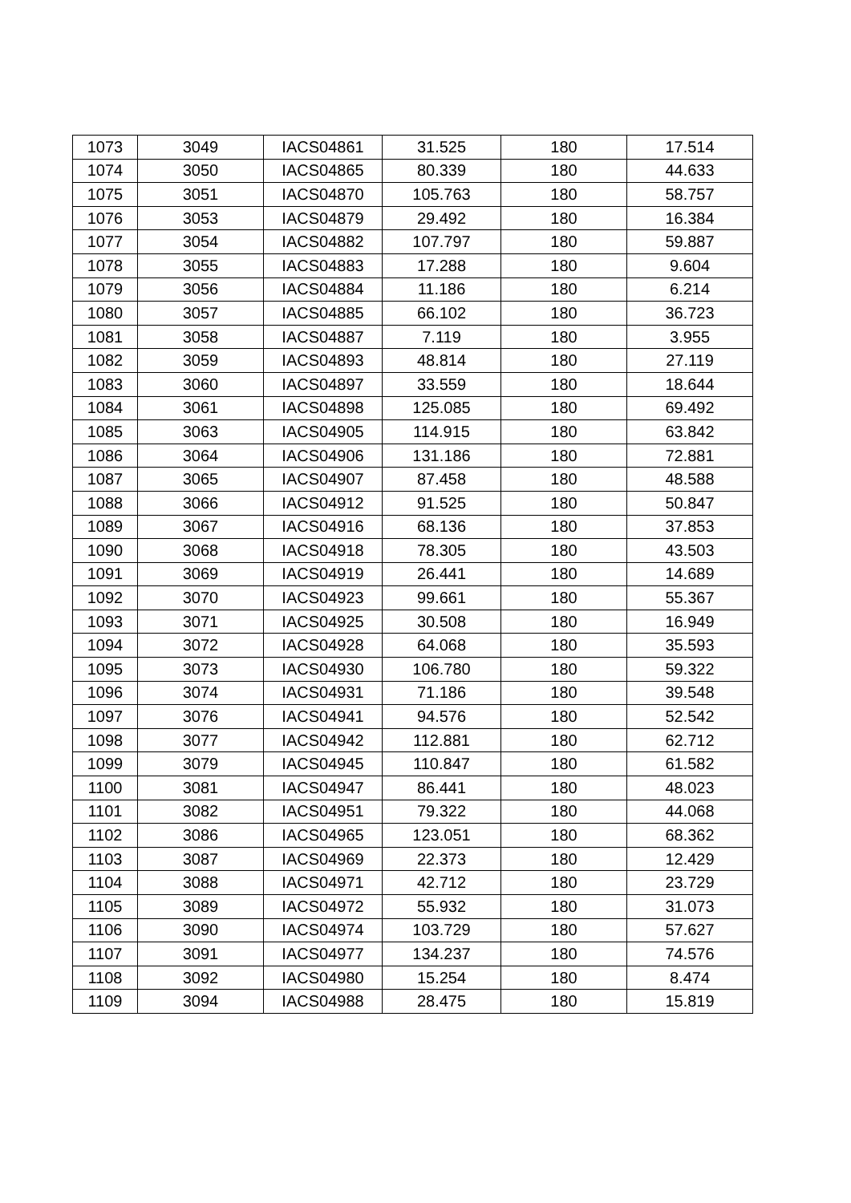| 1073 | 3049 | IACS04861 | 31.525 | 180 | 17.514 |
| 1074 | 3050 | IACS04865 | 80.339 | 180 | 44.633 |
| 1075 | 3051 | IACS04870 | 105.763 | 180 | 58.757 |
| 1076 | 3053 | IACS04879 | 29.492 | 180 | 16.384 |
| 1077 | 3054 | IACS04882 | 107.797 | 180 | 59.887 |
| 1078 | 3055 | IACS04883 | 17.288 | 180 | 9.604 |
| 1079 | 3056 | IACS04884 | 11.186 | 180 | 6.214 |
| 1080 | 3057 | IACS04885 | 66.102 | 180 | 36.723 |
| 1081 | 3058 | IACS04887 | 7.119 | 180 | 3.955 |
| 1082 | 3059 | IACS04893 | 48.814 | 180 | 27.119 |
| 1083 | 3060 | IACS04897 | 33.559 | 180 | 18.644 |
| 1084 | 3061 | IACS04898 | 125.085 | 180 | 69.492 |
| 1085 | 3063 | IACS04905 | 114.915 | 180 | 63.842 |
| 1086 | 3064 | IACS04906 | 131.186 | 180 | 72.881 |
| 1087 | 3065 | IACS04907 | 87.458 | 180 | 48.588 |
| 1088 | 3066 | IACS04912 | 91.525 | 180 | 50.847 |
| 1089 | 3067 | IACS04916 | 68.136 | 180 | 37.853 |
| 1090 | 3068 | IACS04918 | 78.305 | 180 | 43.503 |
| 1091 | 3069 | IACS04919 | 26.441 | 180 | 14.689 |
| 1092 | 3070 | IACS04923 | 99.661 | 180 | 55.367 |
| 1093 | 3071 | IACS04925 | 30.508 | 180 | 16.949 |
| 1094 | 3072 | IACS04928 | 64.068 | 180 | 35.593 |
| 1095 | 3073 | IACS04930 | 106.780 | 180 | 59.322 |
| 1096 | 3074 | IACS04931 | 71.186 | 180 | 39.548 |
| 1097 | 3076 | IACS04941 | 94.576 | 180 | 52.542 |
| 1098 | 3077 | IACS04942 | 112.881 | 180 | 62.712 |
| 1099 | 3079 | IACS04945 | 110.847 | 180 | 61.582 |
| 1100 | 3081 | IACS04947 | 86.441 | 180 | 48.023 |
| 1101 | 3082 | IACS04951 | 79.322 | 180 | 44.068 |
| 1102 | 3086 | IACS04965 | 123.051 | 180 | 68.362 |
| 1103 | 3087 | IACS04969 | 22.373 | 180 | 12.429 |
| 1104 | 3088 | IACS04971 | 42.712 | 180 | 23.729 |
| 1105 | 3089 | IACS04972 | 55.932 | 180 | 31.073 |
| 1106 | 3090 | IACS04974 | 103.729 | 180 | 57.627 |
| 1107 | 3091 | IACS04977 | 134.237 | 180 | 74.576 |
| 1108 | 3092 | IACS04980 | 15.254 | 180 | 8.474 |
| 1109 | 3094 | IACS04988 | 28.475 | 180 | 15.819 |